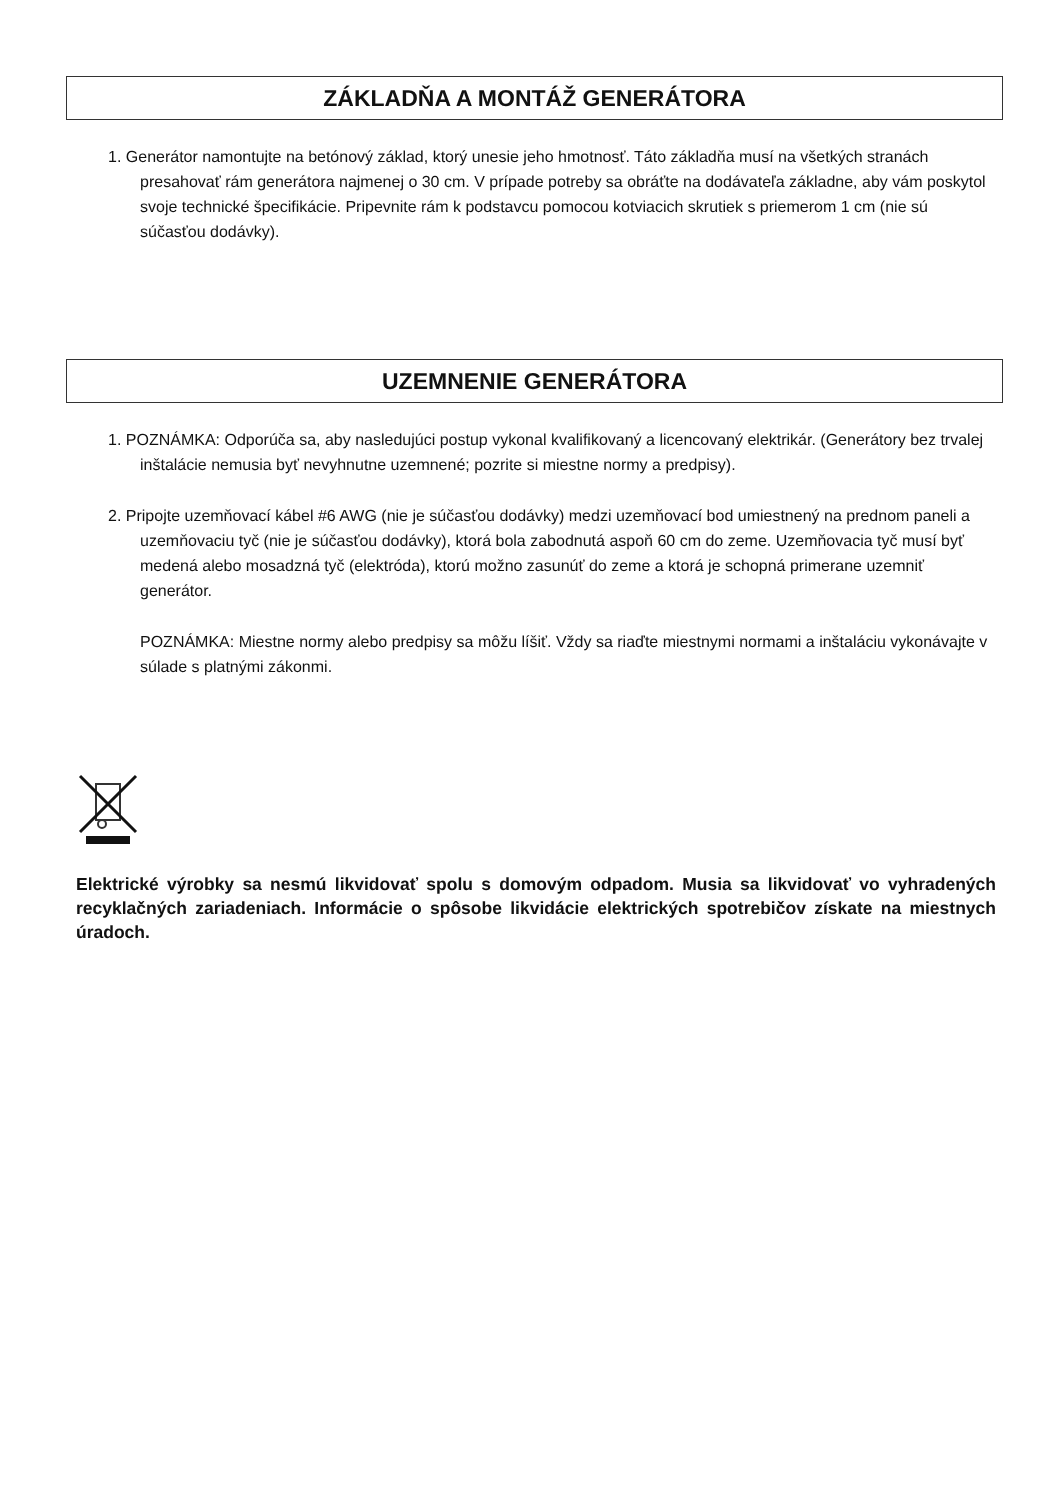ZÁKLADŇA A MONTÁŽ GENERÁTORA
1. Generátor namontujte na betónový základ, ktorý unesie jeho hmotnosť. Táto základňa musí na všetkých stranách presahovať rám generátora najmenej o 30 cm. V prípade potreby sa obráťte na dodávateľa základne, aby vám poskytol svoje technické špecifikácie. Pripevnite rám k podstavcu pomocou kotviacich skrutiek s priemerom 1 cm (nie sú súčasťou dodávky).
UZEMNENIE GENERÁTORA
1. POZNÁMKA: Odporúča sa, aby nasledujúci postup vykonal kvalifikovaný a licencovaný elektrikár. (Generátory bez trvalej inštalácie nemusia byť nevyhnutne uzemnené; pozrite si miestne normy a predpisy).
2. Pripojte uzemňovací kábel #6 AWG (nie je súčasťou dodávky) medzi uzemňovací bod umiestnený na prednom paneli a uzemňovaciu tyč (nie je súčasťou dodávky), ktorá bola zabodnutá aspoň 60 cm do zeme. Uzemňovacia tyč musí byť medená alebo mosadzná tyč (elektróda), ktorú možno zasunúť do zeme a ktorá je schopná primerane uzemniť generátor.
POZNÁMKA: Miestne normy alebo predpisy sa môžu líšiť. Vždy sa riaďte miestnymi normami a inštaláciu vykonávajte v súlade s platnými zákonmi.
Elektrické výrobky sa nesmú likvidovať spolu s domovým odpadom. Musia sa likvidovať vo vyhradených recyklačných zariadeniach. Informácie o spôsobe likvidácie elektrických spotrebičov získate na miestnych úradoch.